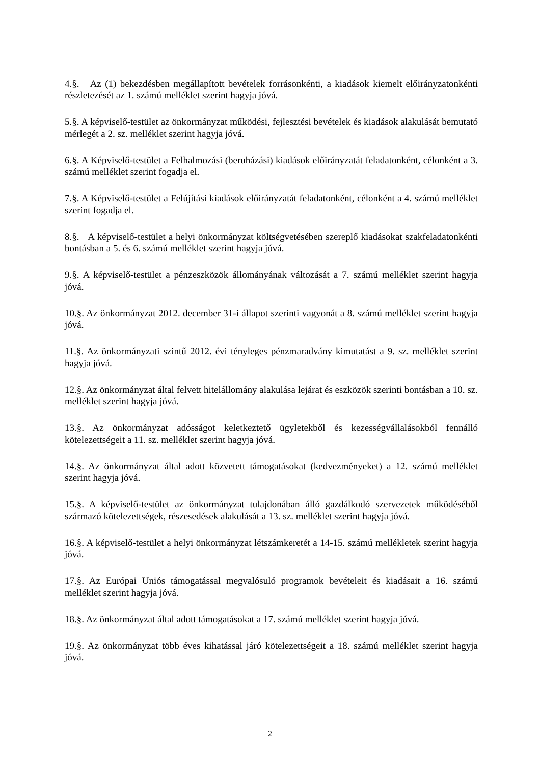4.§. Az (1) bekezdésben megállapított bevételek forrásonkénti, a kiadások kiemelt előirányzatonkénti részletezését az 1. számú melléklet szerint hagyja jóvá.
5.§. A képviselő-testület az önkormányzat működési, fejlesztési bevételek és kiadások alakulását bemutató mérlegét a 2. sz. melléklet szerint hagyja jóvá.
6.§. A Képviselő-testület a Felhalmozási (beruházási) kiadások előirányzatát feladatonként, célonként a 3. számú melléklet szerint fogadja el.
7.§. A Képviselő-testület a Felújítási kiadások előirányzatát feladatonként, célonként a 4. számú melléklet szerint fogadja el.
8.§. A képviselő-testület a helyi önkormányzat költségvetésében szereplő kiadásokat szakfeladatonkénti bontásban a 5. és 6. számú melléklet szerint hagyja jóvá.
9.§. A képviselő-testület a pénzeszközök állományának változását a 7. számú melléklet szerint hagyja jóvá.
10.§. Az önkormányzat 2012. december 31-i állapot szerinti vagyonát a 8. számú melléklet szerint hagyja jóvá.
11.§. Az önkormányzati szintű 2012. évi tényleges pénzmaradvány kimutatást a 9. sz. melléklet szerint hagyja jóvá.
12.§. Az önkormányzat által felvett hitelállomány alakulása lejárat és eszközök szerinti bontásban a 10. sz. melléklet szerint hagyja jóvá.
13.§. Az önkormányzat adósságot keletkeztető ügyletekből és kezességvállalásokból fennálló kötelezettségeit a 11. sz. melléklet szerint hagyja jóvá.
14.§. Az önkormányzat által adott közvetett támogatásokat (kedvezményeket) a 12. számú melléklet szerint hagyja jóvá.
15.§. A képviselő-testület az önkormányzat tulajdonában álló gazdálkodó szervezetek működéséből származó kötelezettségek, részesedések alakulását a 13. sz. melléklet szerint hagyja jóvá.
16.§. A képviselő-testület a helyi önkormányzat létszámkeretét a 14-15. számú mellékletek szerint hagyja jóvá.
17.§. Az Európai Uniós támogatással megvalósuló programok bevételeit és kiadásait a 16. számú melléklet szerint hagyja jóvá.
18.§. Az önkormányzat által adott támogatásokat a 17. számú melléklet szerint hagyja jóvá.
19.§. Az önkormányzat több éves kihatással járó kötelezettségeit a 18. számú melléklet szerint hagyja jóvá.
2